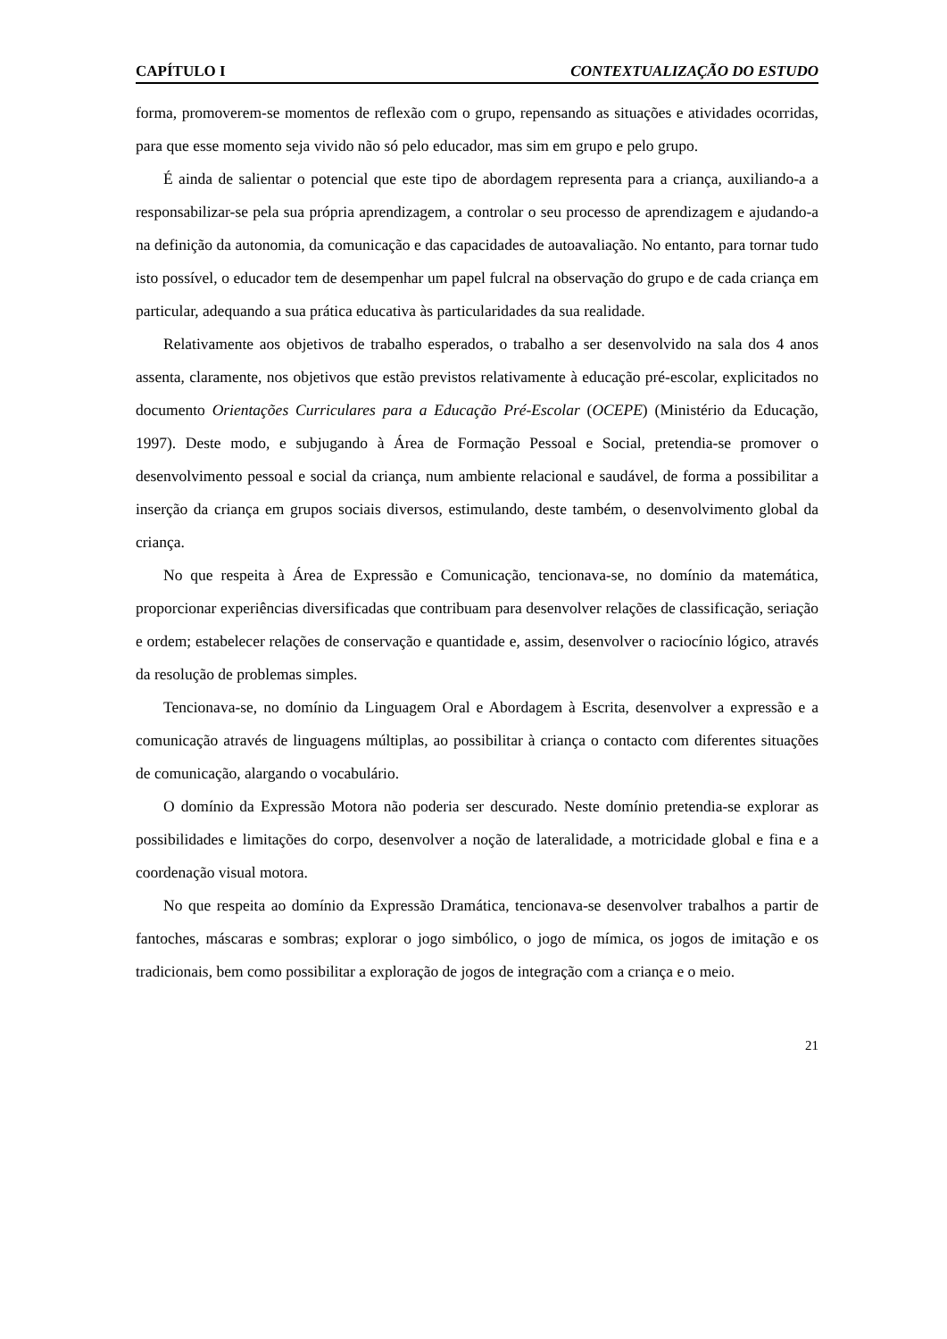CAPÍTULO I CONTEXTUALIZAÇÃO DO ESTUDO
forma, promoverem-se momentos de reflexão com o grupo, repensando as situações e atividades ocorridas, para que esse momento seja vivido não só pelo educador, mas sim em grupo e pelo grupo.
É ainda de salientar o potencial que este tipo de abordagem representa para a criança, auxiliando-a a responsabilizar-se pela sua própria aprendizagem, a controlar o seu processo de aprendizagem e ajudando-a na definição da autonomia, da comunicação e das capacidades de autoavaliação. No entanto, para tornar tudo isto possível, o educador tem de desempenhar um papel fulcral na observação do grupo e de cada criança em particular, adequando a sua prática educativa às particularidades da sua realidade.
Relativamente aos objetivos de trabalho esperados, o trabalho a ser desenvolvido na sala dos 4 anos assenta, claramente, nos objetivos que estão previstos relativamente à educação pré-escolar, explicitados no documento Orientações Curriculares para a Educação Pré-Escolar (OCEPE) (Ministério da Educação, 1997). Deste modo, e subjugando à Área de Formação Pessoal e Social, pretendia-se promover o desenvolvimento pessoal e social da criança, num ambiente relacional e saudável, de forma a possibilitar a inserção da criança em grupos sociais diversos, estimulando, deste também, o desenvolvimento global da criança.
No que respeita à Área de Expressão e Comunicação, tencionava-se, no domínio da matemática, proporcionar experiências diversificadas que contribuam para desenvolver relações de classificação, seriação e ordem; estabelecer relações de conservação e quantidade e, assim, desenvolver o raciocínio lógico, através da resolução de problemas simples.
Tencionava-se, no domínio da Linguagem Oral e Abordagem à Escrita, desenvolver a expressão e a comunicação através de linguagens múltiplas, ao possibilitar à criança o contacto com diferentes situações de comunicação, alargando o vocabulário.
O domínio da Expressão Motora não poderia ser descurado. Neste domínio pretendia-se explorar as possibilidades e limitações do corpo, desenvolver a noção de lateralidade, a motricidade global e fina e a coordenação visual motora.
No que respeita ao domínio da Expressão Dramática, tencionava-se desenvolver trabalhos a partir de fantoches, máscaras e sombras; explorar o jogo simbólico, o jogo de mímica, os jogos de imitação e os tradicionais, bem como possibilitar a exploração de jogos de integração com a criança e o meio.
21